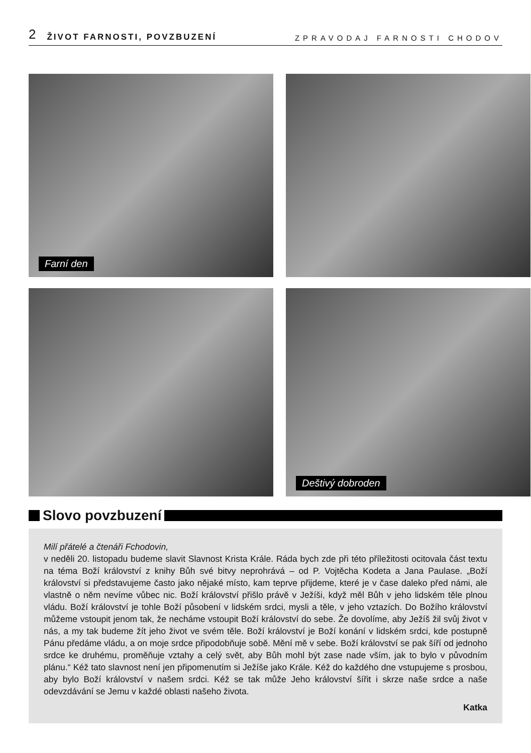2 ŽIVOT FARNOSTI, POVZBUZENÍ ZPRAVODAJ FARNOSTI CHODOV
Farní den
Deštivý dobroden
Slovo povzbuzení
Milí přátelé a čtenáři Fchodovin,
v neděli 20. listopadu budeme slavit Slavnost Krista Krále. Ráda bych zde při této příležitosti ocitovala část textu na téma Boží království z knihy Bůh své bitvy neprohrává – od P. Vojtěcha Kodeta a Jana Paulase. „Boží království si představujeme často jako nějaké místo, kam teprve přijdeme, které je v čase daleko před námi, ale vlastně o něm nevíme vůbec nic. Boží království přišlo právě v Ježíši, když měl Bůh v jeho lidském těle plnou vládu. Boží království je tohle Boží působení v lidském srdci, mysli a těle, v jeho vztazích. Do Božího království můžeme vstoupit jenom tak, že necháme vstoupit Boží království do sebe. Že dovolíme, aby Ježíš žil svůj život v nás, a my tak budeme žít jeho život ve svém těle. Boží království je Boží konání v lidském srdci, kde postupně Pánu předáme vládu, a on moje srdce připodobňuje sobě. Mění mě v sebe. Boží království se pak šíří od jednoho srdce ke druhému, proměňuje vztahy a celý svět, aby Bůh mohl být zase nade vším, jak to bylo v původním plánu.“ Kéž tato slavnost není jen připomenutím si Ježíše jako Krále. Kéž do každého dne vstupujeme s prosbou, aby bylo Boží království v našem srdci. Kéž se tak může Jeho království šířit i skrze naše srdce a naše odevzdávání se Jemu v každé oblasti našeho života.
Katka